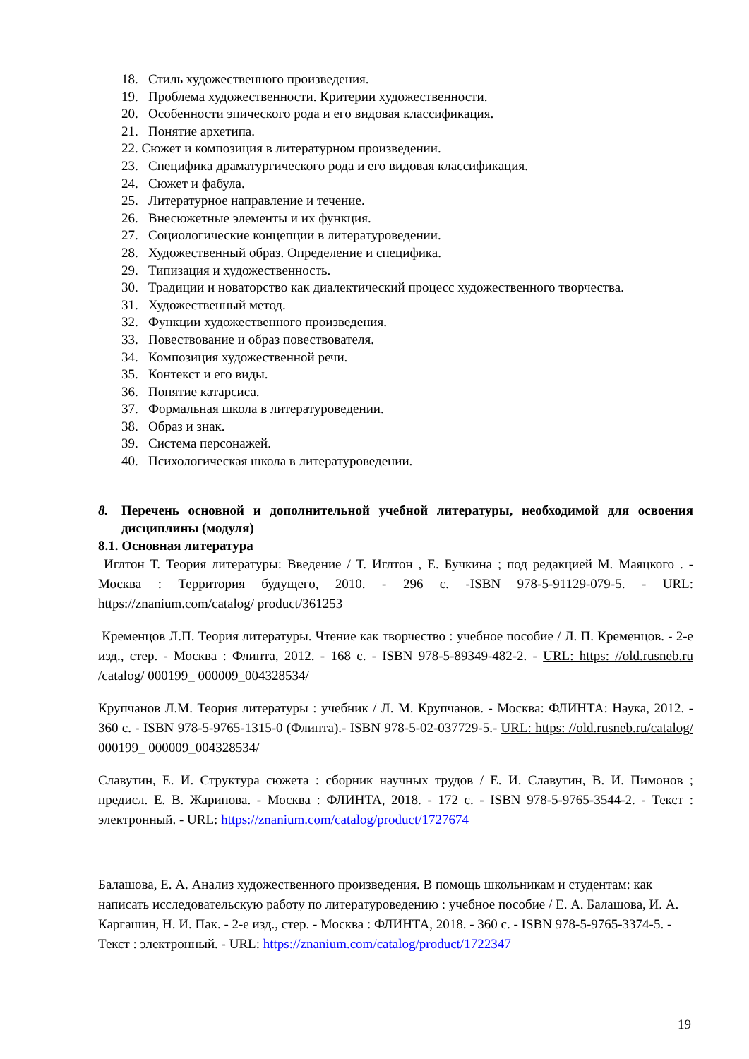18. Стиль художественного произведения.
19. Проблема художественности. Критерии художественности.
20. Особенности эпического рода и его видовая классификация.
21. Понятие архетипа.
22. Сюжет и композиция в литературном произведении.
23. Специфика драматургического рода и его видовая классификация.
24. Сюжет и фабула.
25. Литературное направление и течение.
26. Внесюжетные элементы и их функция.
27. Социологические концепции в литературоведении.
28. Художественный образ. Определение и специфика.
29. Типизация и художественность.
30. Традиции и новаторство как диалектический процесс художественного творчества.
31. Художественный метод.
32. Функции художественного произведения.
33. Повествование и образ повествователя.
34. Композиция художественной речи.
35. Контекст и его виды.
36. Понятие катарсиса.
37. Формальная школа в литературоведении.
38. Образ и знак.
39. Система персонажей.
40. Психологическая школа в литературоведении.
8. Перечень основной и дополнительной учебной литературы, необходимой для освоения дисциплины (модуля)
8.1. Основная литература
Иглтон Т. Теория литературы: Введение / Т. Иглтон , Е. Бучкина ; под редакцией М. Маяцкого . - Москва : Территория будущего, 2010. - 296 с. -ISBN 978-5-91129-079-5. - URL: https://znanium.com/catalog/ product/361253
Кременцов Л.П. Теория литературы. Чтение как творчество : учебное пособие / Л. П. Кременцов. - 2-е изд., стер. - Москва : Флинта, 2012. - 168 с. - ISBN 978-5-89349-482-2. - URL: https: //old.rusneb.ru /catalog/ 000199_ 000009_004328534/
Крупчанов Л.М. Теория литературы : учебник / Л. М. Крупчанов. - Москва: ФЛИНТА: Наука, 2012. - 360 с. - ISBN 978-5-9765-1315-0 (Флинта).- ISBN 978-5-02-037729-5.- URL: https: //old.rusneb.ru/catalog/ 000199_ 000009_004328534/
Славутин, Е. И. Структура сюжета : сборник научных трудов / Е. И. Славутин, В. И. Пимонов ; предисл. Е. В. Жаринова. - Москва : ФЛИНТА, 2018. - 172 с. - ISBN 978-5-9765-3544-2. - Текст : электронный. - URL: https://znanium.com/catalog/product/1727674
Балашова, Е. А. Анализ художественного произведения. В помощь школьникам и студентам: как написать исследовательскую работу по литературоведению : учебное пособие / Е. А. Балашова, И. А. Каргашин, Н. И. Пак. - 2-е изд., стер. - Москва : ФЛИНТА, 2018. - 360 с. - ISBN 978-5-9765-3374-5. - Текст : электронный. - URL: https://znanium.com/catalog/product/1722347
19